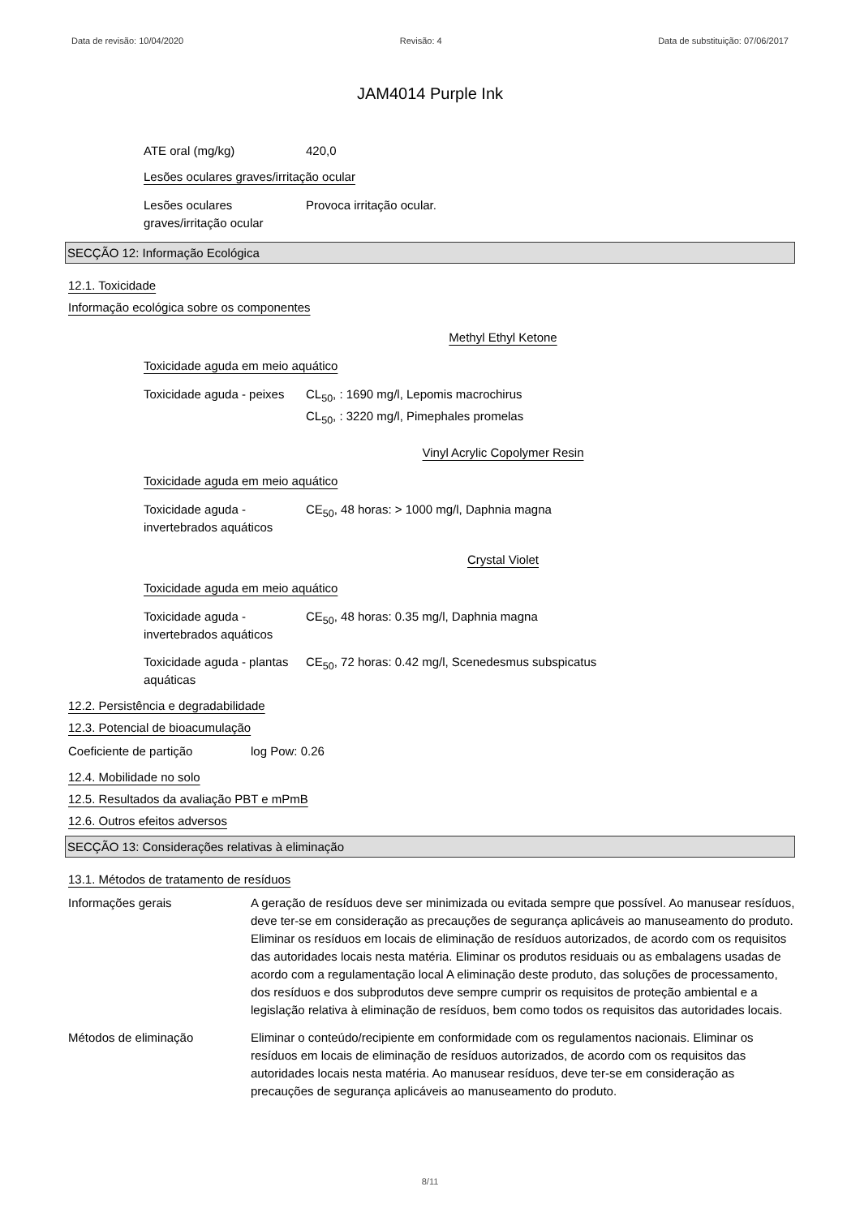Data de revisão: 10/04/2020 Revisão: 4 Data de substituição: 07/06/2017
JAM4014 Purple Ink
ATE oral (mg/kg) 420,0
Lesões oculares graves/irritação ocular
Lesões oculares graves/irritação ocular
Provoca irritação ocular.
SECÇÃO 12: Informação Ecológica
12.1. Toxicidade
Informação ecológica sobre os componentes
Methyl Ethyl Ketone
Toxicidade aguda em meio aquático
Toxicidade aguda - peixes
CL<sub>50</sub>, : 1690 mg/l, Lepomis macrochirus
CL<sub>50</sub>, : 3220 mg/l, Pimephales promelas
Vinyl Acrylic Copolymer Resin
Toxicidade aguda em meio aquático
Toxicidade aguda - invertebrados aquáticos
CE<sub>50</sub>, 48 horas: > 1000 mg/l, Daphnia magna
Crystal Violet
Toxicidade aguda em meio aquático
Toxicidade aguda - invertebrados aquáticos
CE<sub>50</sub>, 48 horas: 0.35 mg/l, Daphnia magna
Toxicidade aguda - plantas aquáticas
CE<sub>50</sub>, 72 horas: 0.42 mg/l, Scenedesmus subspicatus
12.2. Persistência e degradabilidade
12.3. Potencial de bioacumulação
Coeficiente de partição log Pow: 0.26
12.4. Mobilidade no solo
12.5. Resultados da avaliação PBT e mPmB
12.6. Outros efeitos adversos
SECÇÃO 13: Considerações relativas à eliminação
13.1. Métodos de tratamento de resíduos
Informações gerais
A geração de resíduos deve ser minimizada ou evitada sempre que possível. Ao manusear resíduos, deve ter-se em consideração as precauções de segurança aplicáveis ao manuseamento do produto. Eliminar os resíduos em locais de eliminação de resíduos autorizados, de acordo com os requisitos das autoridades locais nesta matéria. Eliminar os produtos residuais ou as embalagens usadas de acordo com a regulamentação local A eliminação deste produto, das soluções de processamento, dos resíduos e dos subprodutos deve sempre cumprir os requisitos de proteção ambiental e a legislação relativa à eliminação de resíduos, bem como todos os requisitos das autoridades locais.
Métodos de eliminação
Eliminar o conteúdo/recipiente em conformidade com os regulamentos nacionais. Eliminar os resíduos em locais de eliminação de resíduos autorizados, de acordo com os requisitos das autoridades locais nesta matéria. Ao manusear resíduos, deve ter-se em consideração as precauções de segurança aplicáveis ao manuseamento do produto.
8/11